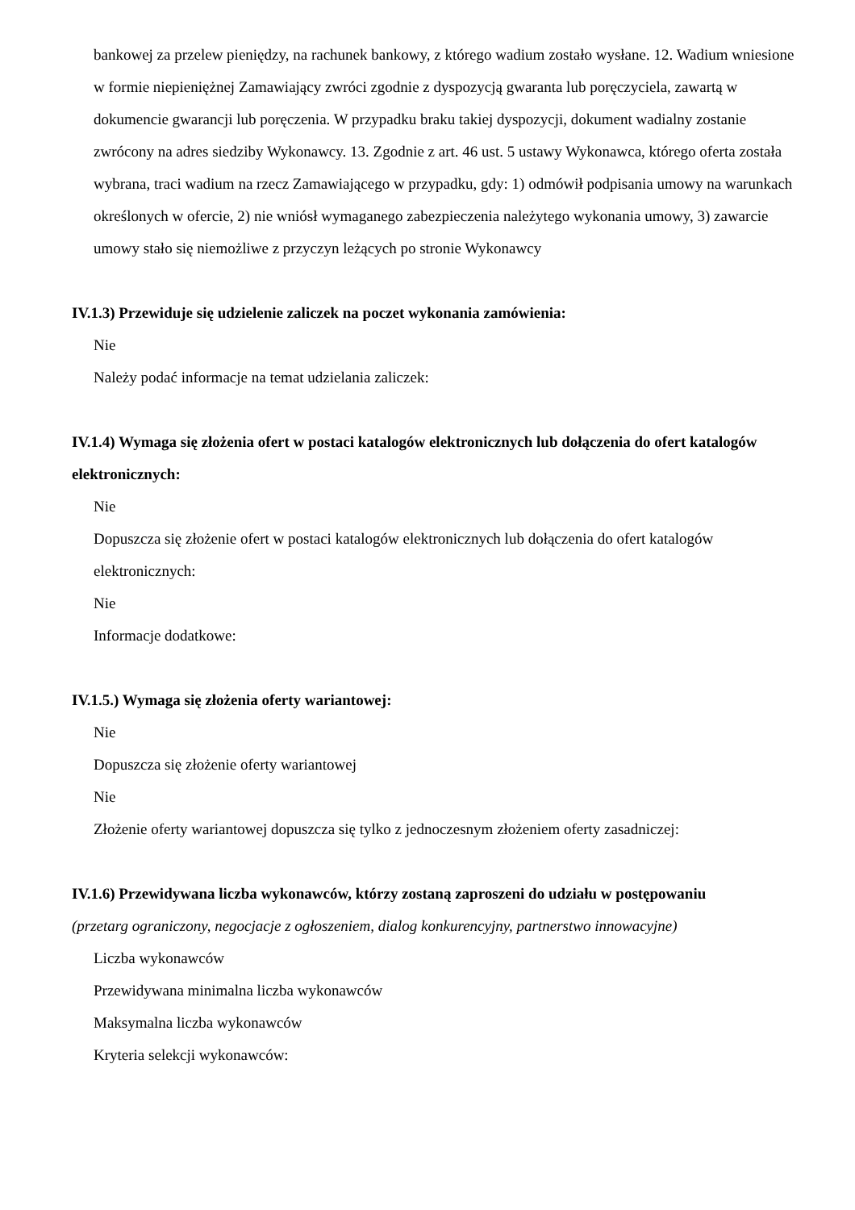bankowej za przelew pieniędzy, na rachunek bankowy, z którego wadium zostało wysłane. 12. Wadium wniesione w formie niepieniężnej Zamawiający zwróci zgodnie z dyspozycją gwaranta lub poręczyciela, zawartą w dokumencie gwarancji lub poręczenia. W przypadku braku takiej dyspozycji, dokument wadialny zostanie zwrócony na adres siedziby Wykonawcy. 13. Zgodnie z art. 46 ust. 5 ustawy Wykonawca, którego oferta została wybrana, traci wadium na rzecz Zamawiającego w przypadku, gdy: 1) odmówił podpisania umowy na warunkach określonych w ofercie, 2) nie wniósł wymaganego zabezpieczenia należytego wykonania umowy, 3) zawarcie umowy stało się niemożliwe z przyczyn leżących po stronie Wykonawcy
IV.1.3) Przewiduje się udzielenie zaliczek na poczet wykonania zamówienia:
Nie
Należy podać informacje na temat udzielania zaliczek:
IV.1.4) Wymaga się złożenia ofert w postaci katalogów elektronicznych lub dołączenia do ofert katalogów elektronicznych:
Nie
Dopuszcza się złożenie ofert w postaci katalogów elektronicznych lub dołączenia do ofert katalogów elektronicznych:
Nie
Informacje dodatkowe:
IV.1.5.) Wymaga się złożenia oferty wariantowej:
Nie
Dopuszcza się złożenie oferty wariantowej
Nie
Złożenie oferty wariantowej dopuszcza się tylko z jednoczesnym złożeniem oferty zasadniczej:
IV.1.6) Przewidywana liczba wykonawców, którzy zostaną zaproszeni do udziału w postępowaniu
(przetarg ograniczony, negocjacje z ogłoszeniem, dialog konkurencyjny, partnerstwo innowacyjne)
Liczba wykonawców
Przewidywana minimalna liczba wykonawców
Maksymalna liczba wykonawców
Kryteria selekcji wykonawców: